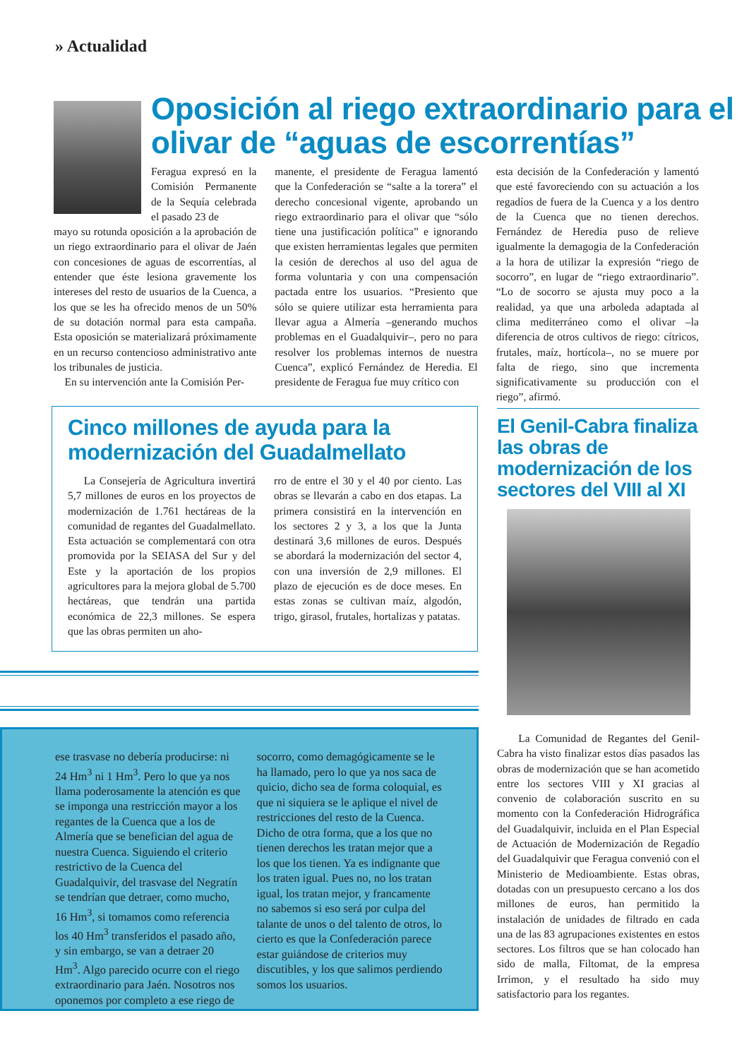» Actualidad
Oposición al riego extraordinario para el olivar de “aguas de escorrentías”
Feragua expresó en la Comisión Permanente de la Sequía celebrada el pasado 23 de
mayo su rotunda oposición a la aprobación de un riego extraordinario para el olivar de Jaén con concesiones de aguas de escorrentías, al entender que éste lesiona gravemente los intereses del resto de usuarios de la Cuenca, a los que se les ha ofrecido menos de un 50% de su dotación normal para esta campaña. Esta oposición se materializará próximamente en un recurso contencioso administrativo ante los tribunales de justicia.
En su intervención ante la Comisión Per-
manente, el presidente de Feragua lamentó que la Confederación se “salte a la torera” el derecho concesional vigente, aprobando un riego extraordinario para el olivar que “sólo tiene una justificación política” e ignorando que existen herramientas legales que permiten la cesión de derechos al uso del agua de forma voluntaria y con una compensación pactada entre los usuarios. “Presiento que sólo se quiere utilizar esta herramienta para llevar agua a Almería –generando muchos problemas en el Guadalquivir–, pero no para resolver los problemas internos de nuestra Cuenca”, explicó Fernández de Heredia. El presidente de Feragua fue muy crítico con
esta decisión de la Confederación y lamentó que esté favoreciendo con su actuación a los regadíos de fuera de la Cuenca y a los dentro de la Cuenca que no tienen derechos. Fernández de Heredia puso de relieve igualmente la demagogia de la Confederación a la hora de utilizar la expresión “riego de socorro”, en lugar de “riego extraordinario”. “Lo de socorro se ajusta muy poco a la realidad, ya que una arboleda adaptada al clima mediterráneo como el olivar –la diferencia de otros cultivos de riego: cítricos, frutales, maíz, hortícola–, no se muere por falta de riego, sino que incrementa significativamente su producción con el riego”, afirmó.
Cinco millones de ayuda para la modernización del Guadalmellato
La Consejería de Agricultura invertirá 5,7 millones de euros en los proyectos de modernización de 1.761 hectáreas de la comunidad de regantes del Guadalmellato. Esta actuación se complementará con otra promovida por la SEIASA del Sur y del Este y la aportación de los propios agricultores para la mejora global de 5.700 hectáreas, que tendrán una partida económica de 22,3 millones. Se espera que las obras permiten un aho-
rro de entre el 30 y el 40 por ciento. Las obras se llevarán a cabo en dos etapas. La primera consistirá en la intervención en los sectores 2 y 3, a los que la Junta destinará 3,6 millones de euros. Después se abordará la modernización del sector 4, con una inversión de 2,9 millones. El plazo de ejecución es de doce meses. En estas zonas se cultivan maíz, algodón, trigo, girasol, frutales, hortalizas y patatas.
ese trasvase no debería producirse: ni 24 Hm<sup>3</sup> ni 1 Hm<sup>3</sup>. Pero lo que ya nos llama poderosamente la atención es que se imponga una restricción mayor a los regantes de la Cuenca que a los de Almería que se benefician del agua de nuestra Cuenca. Siguiendo el criterio restrictivo de la Cuenca del Guadalquivir, del trasvase del Negratín se tendrían que detraer, como mucho, 16 Hm<sup>3</sup>, si tomamos como referencia los 40 Hm<sup>3</sup> transferidos el pasado año, y sin embargo, se van a detraer 20 Hm<sup>3</sup>. Algo parecido ocurre con el riego extraordinario para Jaén. Nosotros nos oponemos por completo a ese riego de
socorro, como demagógicamente se le ha llamado, pero lo que ya nos saca de quicio, dicho sea de forma coloquial, es que ni siquiera se le aplique el nivel de restricciones del resto de la Cuenca. Dicho de otra forma, que a los que no tienen derechos les tratan mejor que a los que los tienen. Ya es indignante que los traten igual. Pues no, no los tratan igual, los tratan mejor, y francamente no sabemos si eso será por culpa del talante de unos o del talento de otros, lo cierto es que la Confederación parece estar guiándose de criterios muy discutibles, y los que salimos perdiendo somos los usuarios.
El Genil-Cabra finaliza las obras de modernización de los sectores del VIII al XI
La Comunidad de Regantes del Genil-Cabra ha visto finalizar estos días pasados las obras de modernización que se han acometido entre los sectores VIII y XI gracias al convenio de colaboración suscrito en su momento con la Confederación Hidrográfica del Guadalquivir, incluida en el Plan Especial de Actuación de Modernización de Regadío del Guadalquivir que Feragua convenió con el Ministerio de Medioambiente. Estas obras, dotadas con un presupuesto cercano a los dos millones de euros, han permitido la instalación de unidades de filtrado en cada una de las 83 agrupaciones existentes en estos sectores. Los filtros que se han colocado han sido de malla, Filtomat, de la empresa Irrimon, y el resultado ha sido muy satisfactorio para los regantes.